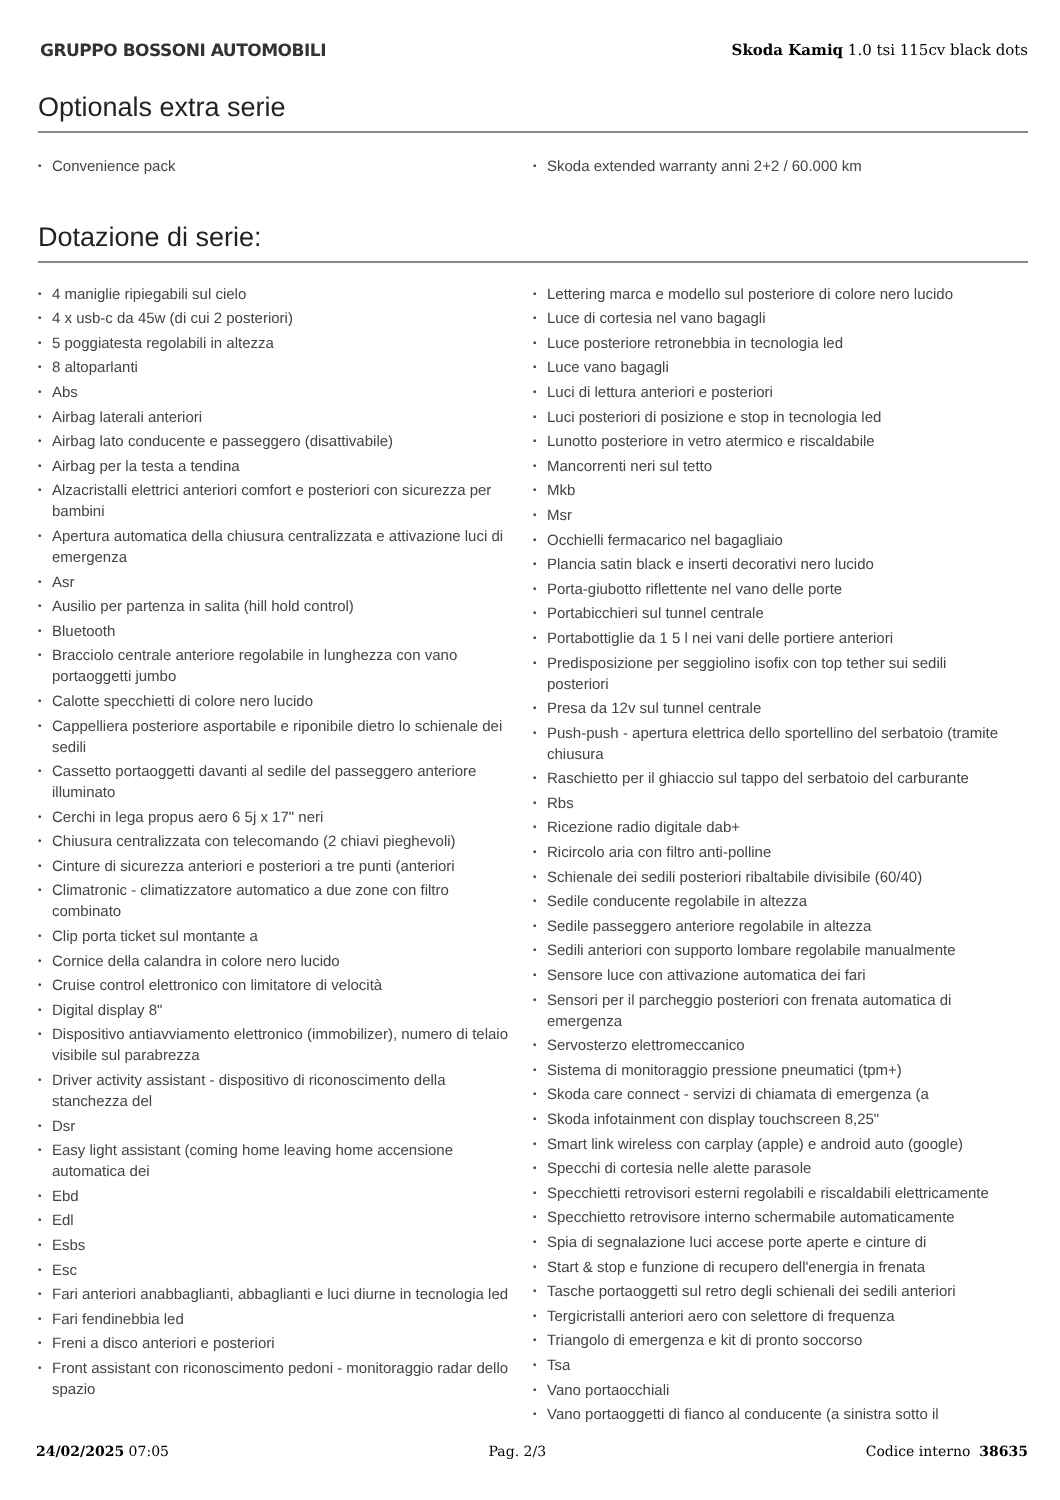GRUPPO BOSSONI AUTOMOBILI
Skoda Kamiq 1.0 tsi 115cv black dots
Optionals extra serie
• Convenience pack
• Skoda extended warranty anni 2+2 / 60.000 km
Dotazione di serie:
• 4 maniglie ripiegabili sul cielo
• 4 x usb-c da 45w (di cui 2 posteriori)
• 5 poggiatesta regolabili in altezza
• 8 altoparlanti
• Abs
• Airbag laterali anteriori
• Airbag lato conducente e passeggero (disattivabile)
• Airbag per la testa a tendina
• Alzacristalli elettrici anteriori comfort e posteriori con sicurezza per bambini
• Apertura automatica della chiusura centralizzata e attivazione luci di emergenza
• Asr
• Ausilio per partenza in salita (hill hold control)
• Bluetooth
• Bracciolo centrale anteriore regolabile in lunghezza con vano portaoggetti jumbo
• Calotte specchietti di colore nero lucido
• Cappelliera posteriore asportabile e riponibile dietro lo schienale dei sedili
• Cassetto portaoggetti davanti al sedile del passeggero anteriore illuminato
• Cerchi in lega propus aero 6 5j x 17" neri
• Chiusura centralizzata con telecomando (2 chiavi pieghevoli)
• Cinture di sicurezza anteriori e posteriori a tre punti (anteriori
• Climatronic - climatizzatore automatico a due zone con filtro combinato
• Clip porta ticket sul montante a
• Cornice della calandra in colore nero lucido
• Cruise control elettronico con limitatore di velocità
• Digital display 8"
• Dispositivo antiavviamento elettronico (immobilizer), numero di telaio visibile sul parabrezza
• Driver activity assistant - dispositivo di riconoscimento della stanchezza del
• Dsr
• Easy light assistant (coming home leaving home accensione automatica dei
• Ebd
• Edl
• Esbs
• Esc
• Fari anteriori anabbaglianti, abbaglianti e luci diurne in tecnologia led
• Fari fendinebbia led
• Freni a disco anteriori e posteriori
• Front assistant con riconoscimento pedoni - monitoraggio radar dello spazio
• Lettering marca e modello sul posteriore di colore nero lucido
• Luce di cortesia nel vano bagagli
• Luce posteriore retronebbia in tecnologia led
• Luce vano bagagli
• Luci di lettura anteriori e posteriori
• Luci posteriori di posizione e stop in tecnologia led
• Lunotto posteriore in vetro atermico e riscaldabile
• Mancorrenti neri sul tetto
• Mkb
• Msr
• Occhielli fermacarico nel bagagliaio
• Plancia satin black e inserti decorativi nero lucido
• Porta-giubotto riflettente nel vano delle porte
• Portabicchieri sul tunnel centrale
• Portabottiglie da 1 5 l nei vani delle portiere anteriori
• Predisposizione per seggiolino isofix con top tether sui sedili posteriori
• Presa da 12v sul tunnel centrale
• Push-push - apertura elettrica dello sportellino del serbatoio (tramite chiusura
• Raschietto per il ghiaccio sul tappo del serbatoio del carburante
• Rbs
• Ricezione radio digitale dab+
• Ricircolo aria con filtro anti-polline
• Schienale dei sedili posteriori ribaltabile divisibile (60/40)
• Sedile conducente regolabile in altezza
• Sedile passeggero anteriore regolabile in altezza
• Sedili anteriori con supporto lombare regolabile manualmente
• Sensore luce con attivazione automatica dei fari
• Sensori per il parcheggio posteriori con frenata automatica di emergenza
• Servosterzo elettromeccanico
• Sistema di monitoraggio pressione pneumatici (tpm+)
• Skoda care connect - servizi di chiamata di emergenza (a
• Skoda infotainment con display touchscreen 8,25"
• Smart link wireless con carplay (apple) e android auto (google)
• Specchi di cortesia nelle alette parasole
• Specchietti retrovisori esterni regolabili e riscaldabili elettricamente
• Specchietto retrovisore interno schermabile automaticamente
• Spia di segnalazione luci accese porte aperte e cinture di
• Start & stop e funzione di recupero dell'energia in frenata
• Tasche portaoggetti sul retro degli schienali dei sedili anteriori
• Tergicristalli anteriori aero con selettore di frequenza
• Triangolo di emergenza e kit di pronto soccorso
• Tsa
• Vano portaocchiali
• Vano portaoggetti di fianco al conducente (a sinistra sotto il
24/02/2025 07:05 Pag. 2/3 Codice interno 38635